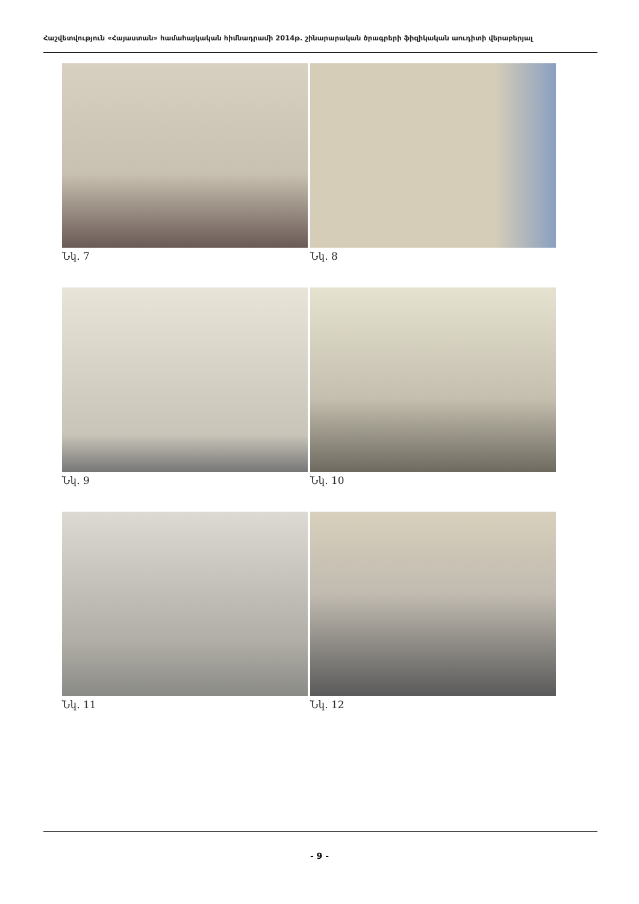Հաշվետվություն «Հայաստան» համահայկական հիմնադրամի 2014թ. շինարարական ծրագրերի ֆիզիկական աուդիտի վերաբերյալ
Նկ. 7
Նկ. 8
Նկ. 9
Նկ. 10
Նկ. 11
Նկ. 12
- 9 -